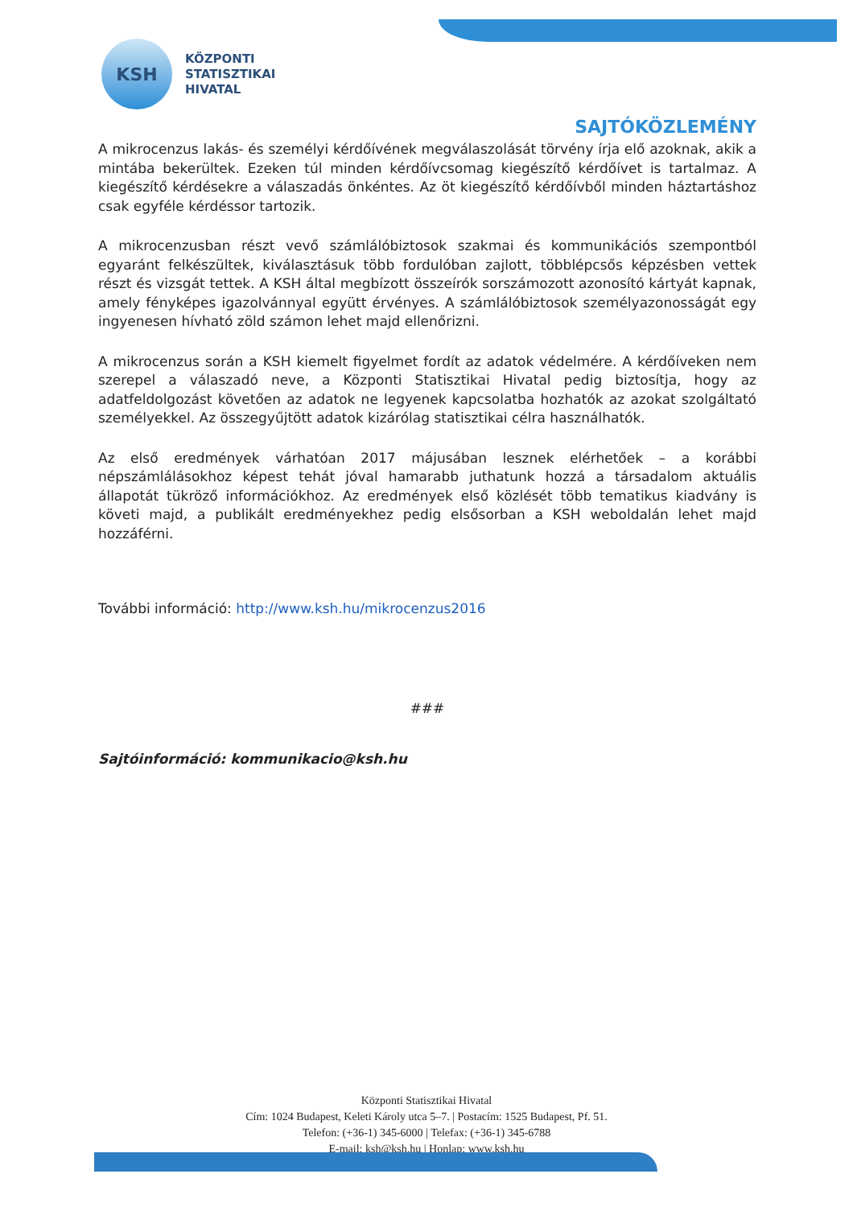KSH
KÖZPONTI
STATISZTIKAI
HIVATAL
SAJTÓKÖZLEMÉNY
A mikrocenzus lakás- és személyi kérdőívének megválaszolását törvény írja elő azoknak, akik a mintába bekerültek. Ezeken túl minden kérdőívcsomag kiegészítő kérdőívet is tartalmaz. A kiegészítő kérdésekre a válaszadás önkéntes. Az öt kiegészítő kérdőívből minden háztartáshoz csak egyféle kérdéssor tartozik.
A mikrocenzusban részt vevő számlálóbiztosok szakmai és kommunikációs szempontból egyaránt felkészültek, kiválasztásuk több fordulóban zajlott, többlépcsős képzésben vettek részt és vizsgát tettek. A KSH által megbízott összeírók sorszámozott azonosító kártyát kapnak, amely fényképes igazolvánnyal együtt érvényes. A számlálóbiztosok személyazonosságát egy ingyenesen hívható zöld számon lehet majd ellenőrizni.
A mikrocenzus során a KSH kiemelt figyelmet fordít az adatok védelmére. A kérdőíveken nem szerepel a válaszadó neve, a Központi Statisztikai Hivatal pedig biztosítja, hogy az adatfeldolgozást követően az adatok ne legyenek kapcsolatba hozhatók az azokat szolgáltató személyekkel. Az összegyűjtött adatok kizárólag statisztikai célra használhatók.
Az első eredmények várhatóan 2017 májusában lesznek elérhetőek – a korábbi népszámlálásokhoz képest tehát jóval hamarabb juthatunk hozzá a társadalom aktuális állapotát tükröző információkhoz. Az eredmények első közlését több tematikus kiadvány is követi majd, a publikált eredményekhez pedig elsősorban a KSH weboldalán lehet majd hozzáférni.
További információ: http://www.ksh.hu/mikrocenzus2016
###
Sajtóinformáció: kommunikacio@ksh.hu
Központi Statisztikai Hivatal
Cím: 1024 Budapest, Keleti Károly utca 5–7. | Postacím: 1525 Budapest, Pf. 51.
Telefon: (+36-1) 345-6000 | Telefax: (+36-1) 345-6788
E-mail: ksh@ksh.hu | Honlap: www.ksh.hu